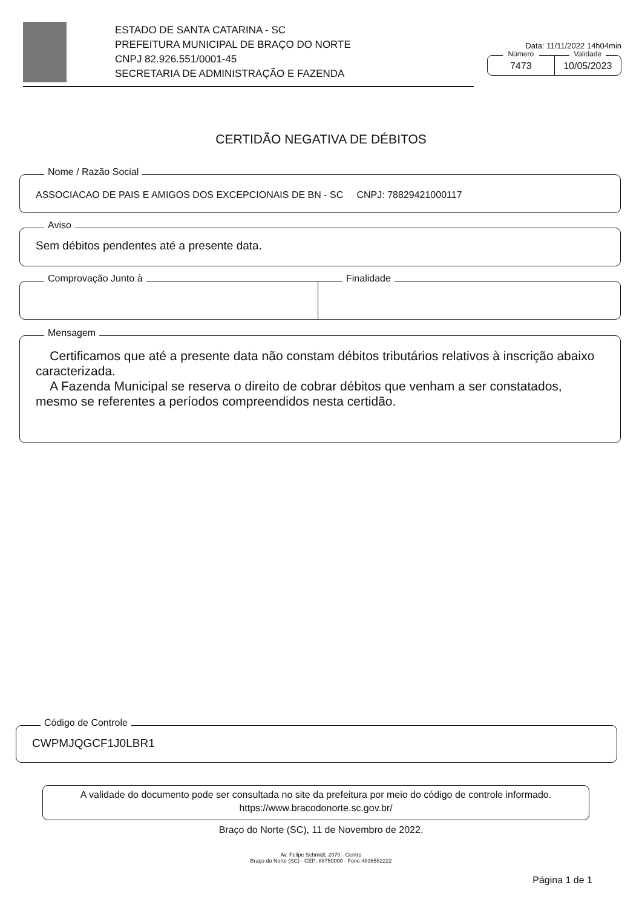ESTADO DE SANTA CATARINA - SC
PREFEITURA MUNICIPAL DE BRAÇO DO NORTE
CNPJ 82.926.551/0001-45
SECRETARIA DE ADMINISTRAÇÃO E FAZENDA
Data: 11/11/2022 14h04min
Número
7473
Validade
10/05/2023
CERTIDÃO NEGATIVA DE DÉBITOS
Nome / Razão Social
ASSOCIACAO DE PAIS E AMIGOS DOS EXCEPCIONAIS DE BN - SC CNPJ: 78829421000117
Aviso
Sem débitos pendentes até a presente data.
Comprovação Junto à
Finalidade
Mensagem
Certificamos que até a presente data não constam débitos tributários relativos à inscrição abaixo caracterizada.
A Fazenda Municipal se reserva o direito de cobrar débitos que venham a ser constatados, mesmo se referentes a períodos compreendidos nesta certidão.
Código de Controle
CWPMJQGCF1J0LBR1
A validade do documento pode ser consultada no site da prefeitura por meio do código de controle informado.
https://www.bracodonorte.sc.gov.br/
Braço do Norte (SC), 11 de Novembro de 2022.
Av. Felipe Schmidt, 2070 - Centro
Braço do Norte (SC) - CEP: 88750000 - Fone:4836582222
Página 1 de 1